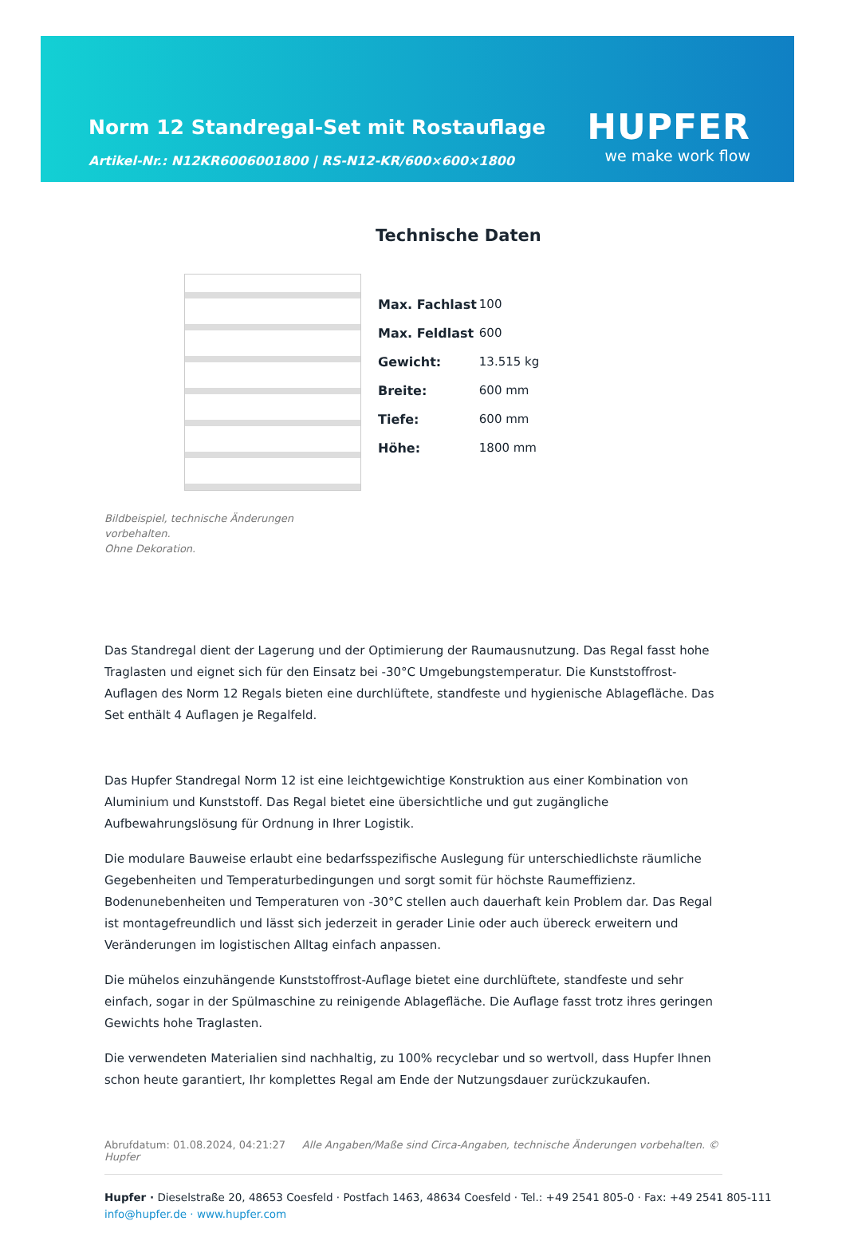Norm 12 Standregal-Set mit Rostauflage
Artikel-Nr.: N12KR6006001800 | RS-N12-KR/600×600×1800
HUPFER
we make work flow
Bildbeispiel, technische Änderungen vorbehalten.
Ohne Dekoration.
Technische Daten
| Max. Fachlast | 100 |
| Max. Feldlast | 600 |
| Gewicht: | 13.515 kg |
| Breite: | 600 mm |
| Tiefe: | 600 mm |
| Höhe: | 1800 mm |
Das Standregal dient der Lagerung und der Optimierung der Raumausnutzung. Das Regal fasst hohe Traglasten und eignet sich für den Einsatz bei -30°C Umgebungstemperatur. Die Kunststoffrost-Auflagen des Norm 12 Regals bieten eine durchlüftete, standfeste und hygienische Ablagefläche. Das Set enthält 4 Auflagen je Regalfeld.
Das Hupfer Standregal Norm 12 ist eine leichtgewichtige Konstruktion aus einer Kombination von Aluminium und Kunststoff. Das Regal bietet eine übersichtliche und gut zugängliche Aufbewahrungslösung für Ordnung in Ihrer Logistik.
Die modulare Bauweise erlaubt eine bedarfsspezifische Auslegung für unterschiedlichste räumliche Gegebenheiten und Temperaturbedingungen und sorgt somit für höchste Raumeffizienz. Bodenunebenheiten und Temperaturen von -30°C stellen auch dauerhaft kein Problem dar. Das Regal ist montagefreundlich und lässt sich jederzeit in gerader Linie oder auch übereck erweitern und Veränderungen im logistischen Alltag einfach anpassen.
Die mühelos einzuhängende Kunststoffrost-Auflage bietet eine durchlüftete, standfeste und sehr einfach, sogar in der Spülmaschine zu reinigende Ablagefläche. Die Auflage fasst trotz ihres geringen Gewichts hohe Traglasten.
Die verwendeten Materialien sind nachhaltig, zu 100% recyclebar und so wertvoll, dass Hupfer Ihnen schon heute garantiert, Ihr komplettes Regal am Ende der Nutzungsdauer zurückzukaufen.
Abrufdatum: 01.08.2024, 04:21:27 Alle Angaben/Maße sind Circa-Angaben, technische Änderungen vorbehalten. © Hupfer
Hupfer · Dieselstraße 20, 48653 Coesfeld · Postfach 1463, 48634 Coesfeld · Tel.: +49 2541 805-0 · Fax: +49 2541 805-111
info@hupfer.de · www.hupfer.com